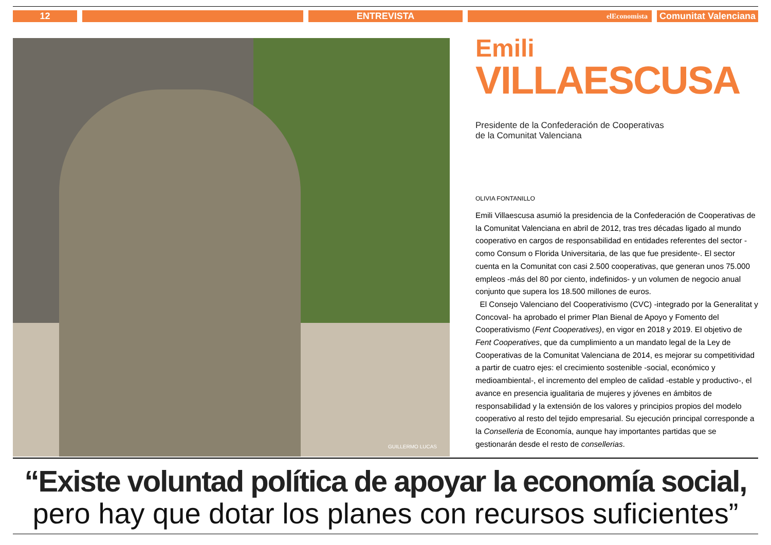12 ENTREVISTA elEconomista
Comunitat Valenciana
GUILLERMO LUCAS
Emili
VILLAESCUSA
Presidente de la Confederación de Cooperativas
de la Comunitat Valenciana
OLIVIA FONTANILLO
Emili Villaescusa asumió la presidencia de la Confederación de Cooperativas de la Comunitat Valenciana en abril de 2012, tras tres décadas ligado al mundo cooperativo en cargos de responsabilidad en entidades referentes del sector -como Consum o Florida Universitaria, de las que fue presidente-. El sector cuenta en la Comunitat con casi 2.500 cooperativas, que generan unos 75.000 empleos -más del 80 por ciento, indefinidos- y un volumen de negocio anual conjunto que supera los 18.500 millones de euros.
El Consejo Valenciano del Cooperativismo (CVC) -integrado por la Generalitat y Concoval- ha aprobado el primer Plan Bienal de Apoyo y Fomento del Cooperativismo (Fent Cooperatives), en vigor en 2018 y 2019. El objetivo de Fent Cooperatives, que da cumplimiento a un mandato legal de la Ley de Cooperativas de la Comunitat Valenciana de 2014, es mejorar su competitividad a partir de cuatro ejes: el crecimiento sostenible -social, económico y medioambiental-, el incremento del empleo de calidad -estable y productivo-, el avance en presencia igualitaria de mujeres y jóvenes en ámbitos de responsabilidad y la extensión de los valores y principios propios del modelo cooperativo al resto del tejido empresarial. Su ejecución principal corresponde a la Conselleria de Economía, aunque hay importantes partidas que se gestionarán desde el resto de consellerias.
“Existe voluntad política de apoyar la economía social,
pero hay que dotar los planes con recursos suficientes”